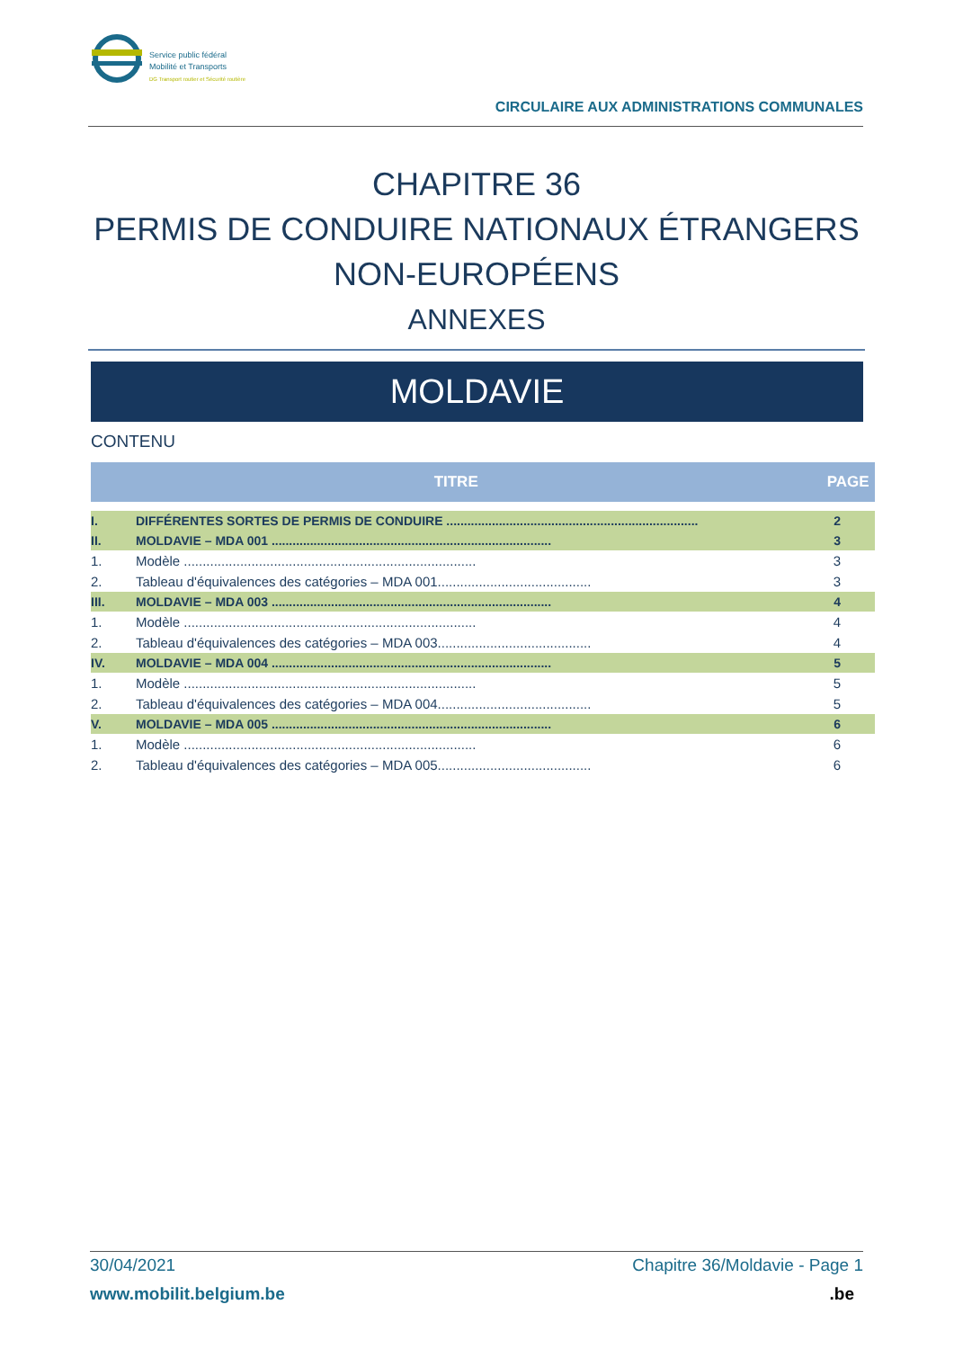Service public fédéral
Mobilité et Transports
DG Transport routier et Sécurité routière
CIRCULAIRE AUX ADMINISTRATIONS COMMUNALES
CHAPITRE 36
PERMIS DE CONDUIRE NATIONAUX ÉTRANGERS
NON-EUROPÉENS
ANNEXES
MOLDAVIE
CONTENU
| TITRE | | PAGE |
| --- | --- | --- |
| I. | DIFFÉRENTES SORTES DE PERMIS DE CONDUIRE ........................................................................ | 2 |
| II. | MOLDAVIE – MDA 001 ................................................................................ | 3 |
| 1. | Modèle .............................................................................. | 3 |
| 2. | Tableau d'équivalences des catégories – MDA 001......................................... | 3 |
| III. | MOLDAVIE – MDA 003 ................................................................................ | 4 |
| 1. | Modèle .............................................................................. | 4 |
| 2. | Tableau d'équivalences des catégories – MDA 003......................................... | 4 |
| IV. | MOLDAVIE – MDA 004 ................................................................................ | 5 |
| 1. | Modèle .............................................................................. | 5 |
| 2. | Tableau d'équivalences des catégories – MDA 004......................................... | 5 |
| V. | MOLDAVIE – MDA 005 ................................................................................ | 6 |
| 1. | Modèle .............................................................................. | 6 |
| 2. | Tableau d'équivalences des catégories – MDA 005......................................... | 6 |
30/04/2021 Chapitre 36/Moldavie - Page 1
www.mobilit.belgium.be.be